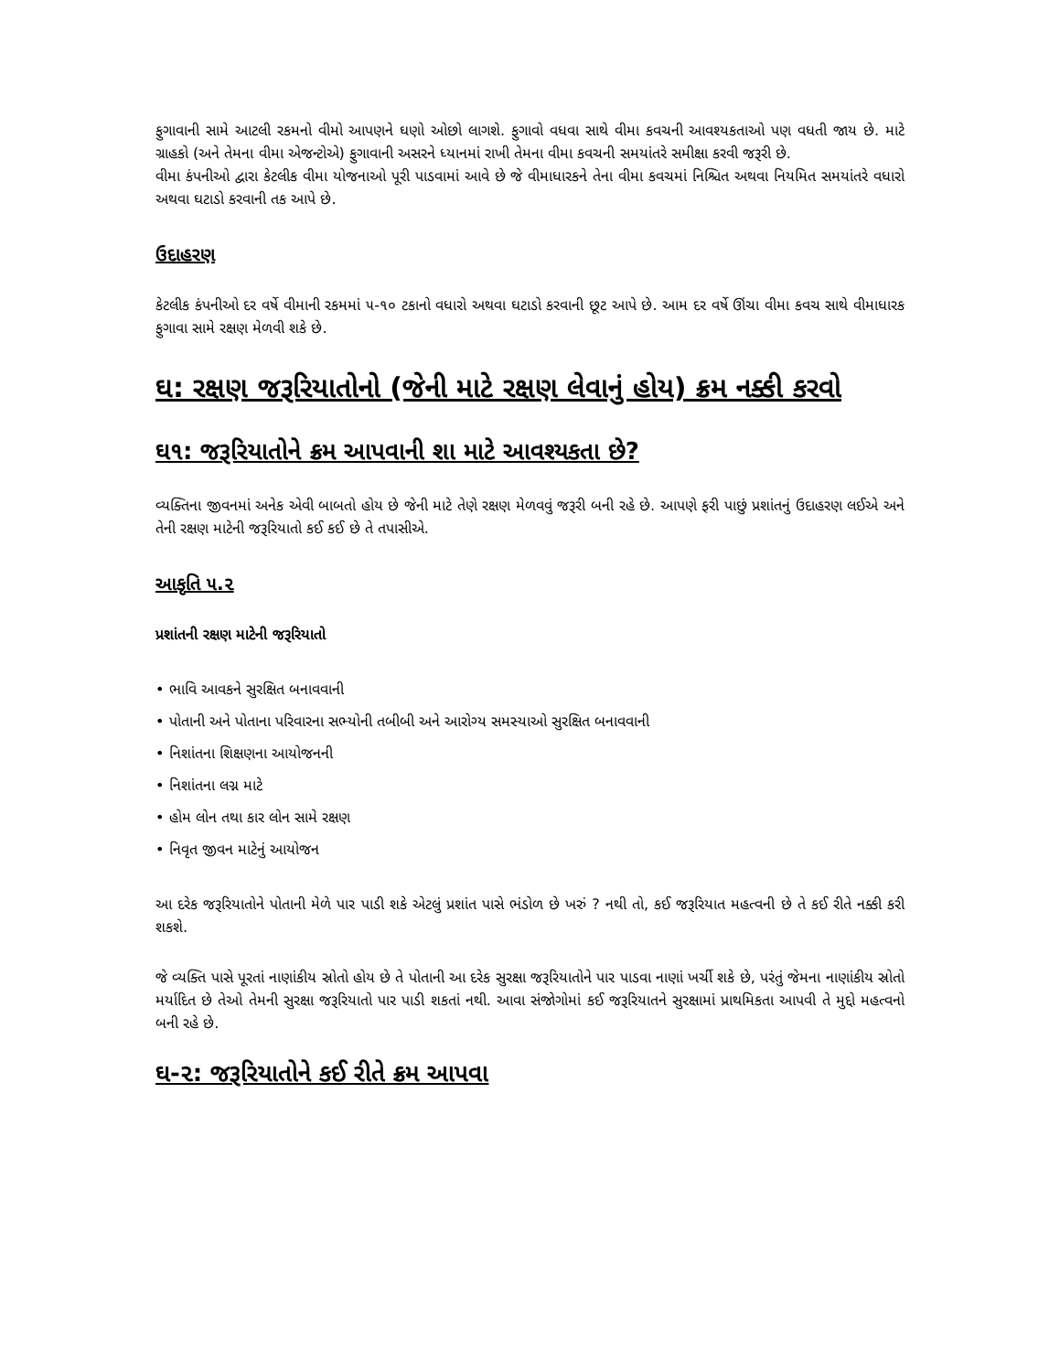ફુગાવાની સામે આટલી રકમનો વીમો આપણને ઘણો ઓછો લાગશે. ફુગાવો વધવા સાથે વીમા કવચની આવશ્યકતાઓ પણ વધતી જાય છે. માટે ગ્રાહકો (અને તેમના વીમા એજન્ટોએ) ફુગાવાની અસરને ધ્યાનમાં રાખી તેમના વીમા કવચની સમયાંતરે સમીક્ષા કરવી જરૂરી છે.
વીમા કંપનીઓ દ્વારા કેટલીક વીમા યોજનાઓ પૂરી પાડવામાં આવે છે જે વીમાધારકને તેના વીમા કવચમાં નિશ્ચિત અથવા નિયમિત સમયાંતરે વધારો અથવા ઘટાડો કરવાની તક આપે છે.
ઉદાહરણ
કેટલીક કંપનીઓ દર વર્ષે વીમાની રકમમાં ૫-૧૦ ટકાનો વધારો અથવા ઘટાડો કરવાની છૂટ આપે છે. આમ દર વર્ષે ઊંચા વીમા કવચ સાથે વીમાધારક ફુગાવા સામે રક્ષણ મેળવી શકે છે.
ઘ: રક્ષણ જરૂરિયાતોનો (જેની માટે રક્ષણ લેવાનું હોય) ક્રમ નક્કી કરવો
ઘ૧: જરૂરિયાતોને ક્રમ આપવાની શા માટે આવશ્યકતા છે?
વ્યક્તિના જીવનમાં અનેક એવી બાબતો હોય છે જેની માટે તેણે રક્ષણ મેળવવું જરૂરી બની રહે છે. આપણે ફરી પાછું પ્રશાંતનું ઉદાહરણ લઈએ અને તેની રક્ષણ માટેની જરૂરિયાતો કઈ કઈ છે તે તપાસીએ.
આકૃતિ ૫.૨
પ્રશાંતની રક્ષણ માટેની જરૂરિયાતો
• ભાવિ આવકને સુરક્ષિત બનાવવાની
• પોતાની અને પોતાના પરિવારના સભ્યોની તબીબી અને આરોગ્ય સમસ્યાઓ સુરક્ષિત બનાવવાની
• નિશાંતના શિક્ષણના આયોજનની
• નિશાંતના લગ્ન માટે
• હોમ લોન તથા કાર લોન સામે રક્ષણ
• નિવૃત જીવન માટેનું આયોજન
આ દરેક જરૂરિયાતોને પોતાની મેળે પાર પાડી શકે એટલું પ્રશાંત પાસે ભંડોળ છે ખરું ? નથી તો, કઈ જરૂરિયાત મહત્વની છે તે કઈ રીતે નક્કી કરી શકશે.
જે વ્યક્તિ પાસે પૂરતાં નાણાંકીય સ્રોતો હોય છે તે પોતાની આ દરેક સુરક્ષા જરૂરિયાતોને પાર પાડવા નાણાં ખર્ચી શકે છે, પરંતું જેમના નાણાંકીય સ્રોતો મર્યાદિત છે તેઓ તેમની સુરક્ષા જરૂરિયાતો પાર પાડી શકતાં નથી. આવા સંજોગોમાં કઈ જરૂરિયાતને સુરક્ષામાં પ્રાથમિકતા આપવી તે મુદ્દો મહત્વનો બની રહે છે.
ઘ-૨: જરૂરિયાતોને કઈ રીતે ક્રમ આપવા